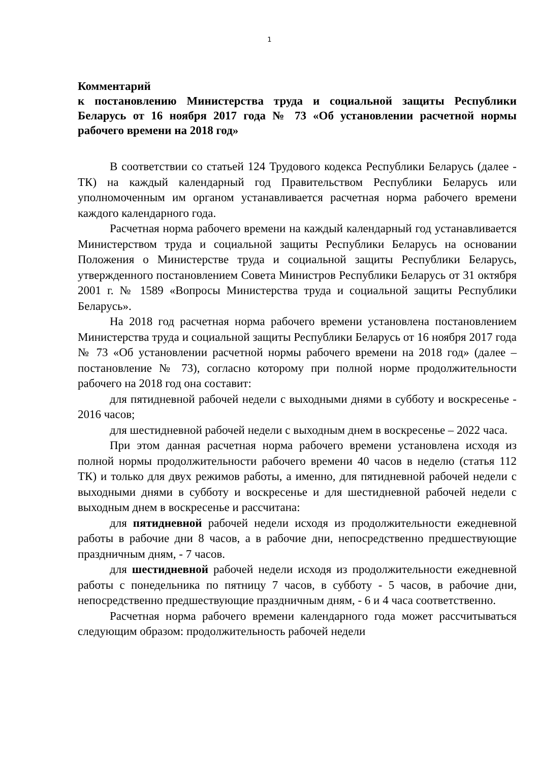1
Комментарий
к постановлению Министерства труда и социальной защиты Республики Беларусь от 16 ноября 2017 года № 73 «Об установлении расчетной нормы рабочего времени на 2018 год»
В соответствии со статьей 124 Трудового кодекса Республики Беларусь (далее - ТК) на каждый календарный год Правительством Республики Беларусь или уполномоченным им органом устанавливается расчетная норма рабочего времени каждого календарного года.
Расчетная норма рабочего времени на каждый календарный год устанавливается Министерством труда и социальной защиты Республики Беларусь на основании Положения о Министерстве труда и социальной защиты Республики Беларусь, утвержденного постановлением Совета Министров Республики Беларусь от 31 октября 2001 г. № 1589 «Вопросы Министерства труда и социальной защиты Республики Беларусь».
На 2018 год расчетная норма рабочего времени установлена постановлением Министерства труда и социальной защиты Республики Беларусь от 16 ноября 2017 года № 73 «Об установлении расчетной нормы рабочего времени на 2018 год» (далее – постановление № 73), согласно которому при полной норме продолжительности рабочего на 2018 год она составит:
для пятидневной рабочей недели с выходными днями в субботу и воскресенье - 2016 часов;
для шестидневной рабочей недели с выходным днем в воскресенье – 2022 часа.
При этом данная расчетная норма рабочего времени установлена исходя из полной нормы продолжительности рабочего времени 40 часов в неделю (статья 112 ТК) и только для двух режимов работы, а именно, для пятидневной рабочей недели с выходными днями в субботу и воскресенье и для шестидневной рабочей недели с выходным днем в воскресенье и рассчитана:
для пятидневной рабочей недели исходя из продолжительности ежедневной работы в рабочие дни 8 часов, а в рабочие дни, непосредственно предшествующие праздничным дням, - 7 часов.
для шестидневной рабочей недели исходя из продолжительности ежедневной работы с понедельника по пятницу 7 часов, в субботу - 5 часов, в рабочие дни, непосредственно предшествующие праздничным дням, - 6 и 4 часа соответственно.
Расчетная норма рабочего времени календарного года может рассчитываться следующим образом: продолжительность рабочей недели